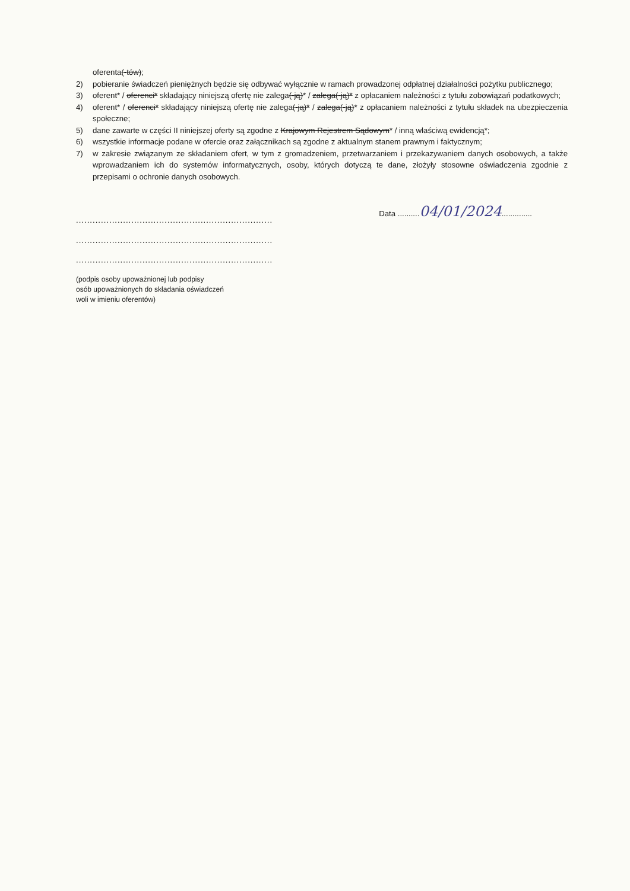oferenta(-tów);
2) pobieranie świadczeń pieniężnych będzie się odbywać wyłącznie w ramach prowadzonej odpłatnej działalności pożytku publicznego;
3) oferent* / oferenci* składający niniejszą ofertę nie zalega(-ją)* / zalega(-ją)* z opłacaniem należności z tytułu zobowiązań podatkowych;
4) oferent* / oferenci* składający niniejszą ofertę nie zalega(-ją)* / zalega(-ją)* z opłacaniem należności z tytułu składek na ubezpieczenia społeczne;
5) dane zawarte w części II niniejszej oferty są zgodne z Krajowym Rejestrem Sądowym* / inną właściwą ewidencją*;
6) wszystkie informacje podane w ofercie oraz załącznikach są zgodne z aktualnym stanem prawnym i faktycznym;
7) w zakresie związanym ze składaniem ofert, w tym z gromadzeniem, przetwarzaniem i przekazywaniem danych osobowych, a także wprowadzaniem ich do systemów informatycznych, osoby, których dotyczą te dane, złożyły stosowne oświadczenia zgodnie z przepisami o ochronie danych osobowych.
.......................................................................
.......................................................................
.......................................................................
(podpis osoby upoważnionej lub podpisy
osób upoważnionych do składania oświadczeń
woli w imieniu oferentów)
Data ..........04/01/2024..............